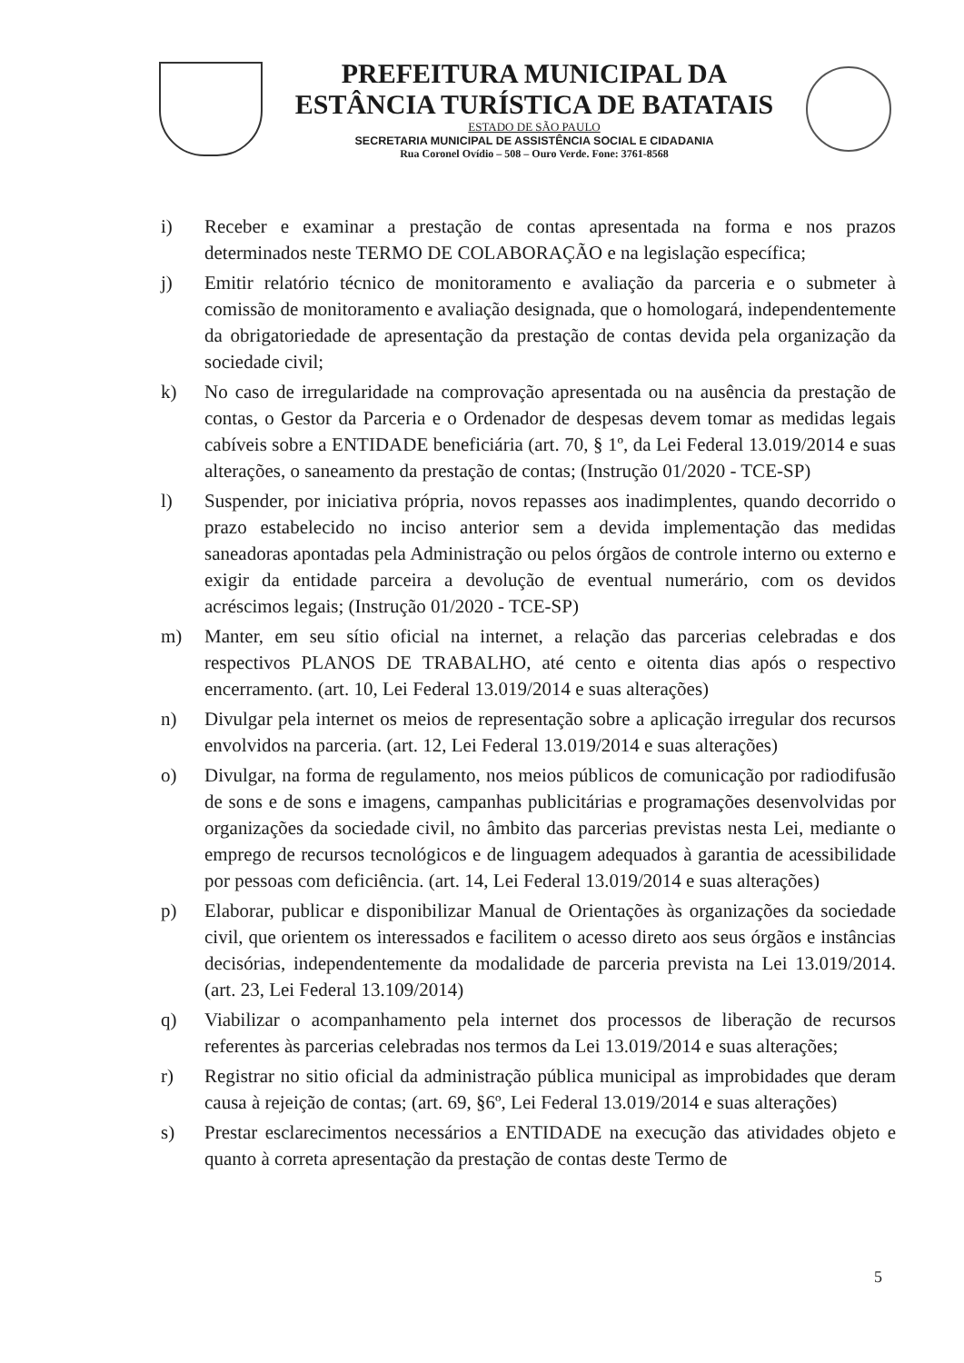PREFEITURA MUNICIPAL DA
ESTÂNCIA TURÍSTICA DE BATATAIS
ESTADO DE SÃO PAULO
SECRETARIA MUNICIPAL DE ASSISTÊNCIA SOCIAL E CIDADANIA
Rua Coronel Ovídio – 508 – Ouro Verde. Fone: 3761-8568
i) Receber e examinar a prestação de contas apresentada na forma e nos prazos determinados neste TERMO DE COLABORAÇÃO e na legislação específica;
j) Emitir relatório técnico de monitoramento e avaliação da parceria e o submeter à comissão de monitoramento e avaliação designada, que o homologará, independentemente da obrigatoriedade de apresentação da prestação de contas devida pela organização da sociedade civil;
k) No caso de irregularidade na comprovação apresentada ou na ausência da prestação de contas, o Gestor da Parceria e o Ordenador de despesas devem tomar as medidas legais cabíveis sobre a ENTIDADE beneficiária (art. 70, § 1º, da Lei Federal 13.019/2014 e suas alterações, o saneamento da prestação de contas; (Instrução 01/2020 - TCE-SP)
l) Suspender, por iniciativa própria, novos repasses aos inadimplentes, quando decorrido o prazo estabelecido no inciso anterior sem a devida implementação das medidas saneadoras apontadas pela Administração ou pelos órgãos de controle interno ou externo e exigir da entidade parceira a devolução de eventual numerário, com os devidos acréscimos legais; (Instrução 01/2020 - TCE-SP)
m) Manter, em seu sítio oficial na internet, a relação das parcerias celebradas e dos respectivos PLANOS DE TRABALHO, até cento e oitenta dias após o respectivo encerramento. (art. 10, Lei Federal 13.019/2014 e suas alterações)
n) Divulgar pela internet os meios de representação sobre a aplicação irregular dos recursos envolvidos na parceria. (art. 12, Lei Federal 13.019/2014 e suas alterações)
o) Divulgar, na forma de regulamento, nos meios públicos de comunicação por radiodifusão de sons e de sons e imagens, campanhas publicitárias e programações desenvolvidas por organizações da sociedade civil, no âmbito das parcerias previstas nesta Lei, mediante o emprego de recursos tecnológicos e de linguagem adequados à garantia de acessibilidade por pessoas com deficiência. (art. 14, Lei Federal 13.019/2014 e suas alterações)
p) Elaborar, publicar e disponibilizar Manual de Orientações às organizações da sociedade civil, que orientem os interessados e facilitem o acesso direto aos seus órgãos e instâncias decisórias, independentemente da modalidade de parceria prevista na Lei 13.019/2014. (art. 23, Lei Federal 13.109/2014)
q) Viabilizar o acompanhamento pela internet dos processos de liberação de recursos referentes às parcerias celebradas nos termos da Lei 13.019/2014 e suas alterações;
r) Registrar no sitio oficial da administração pública municipal as improbidades que deram causa à rejeição de contas; (art. 69, §6º, Lei Federal 13.019/2014 e suas alterações)
s) Prestar esclarecimentos necessários a ENTIDADE na execução das atividades objeto e quanto à correta apresentação da prestação de contas deste Termo de
5